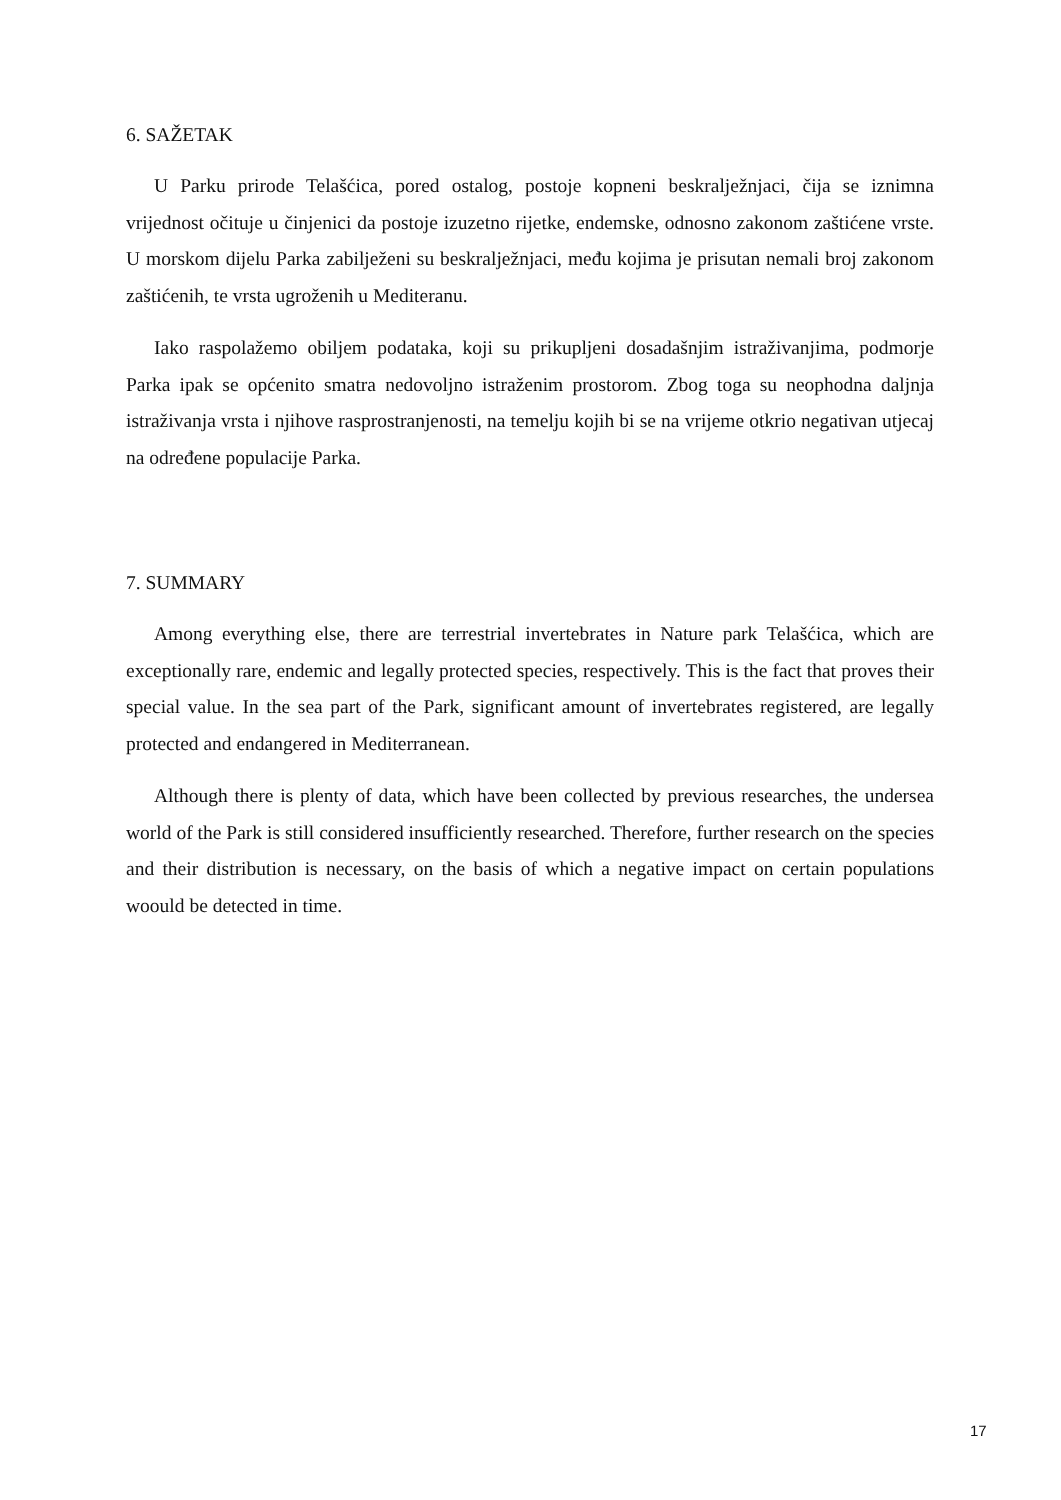6. SAŽETAK
U Parku prirode Telašćica, pored ostalog, postoje kopneni beskralježnjaci, čija se iznimna vrijednost očituje u činjenici da postoje izuzetno rijetke, endemske, odnosno zakonom zaštićene vrste. U morskom dijelu Parka zabilježeni su beskralježnjaci, među kojima je prisutan nemali broj zakonom zaštićenih, te vrsta ugroženih u Mediteranu.
Iako raspolažemo obiljem podataka, koji su prikupljeni dosadašnjim istraživanjima, podmorje Parka ipak se općenito smatra nedovoljno istraženim prostorom. Zbog toga su neophodna daljnja istraživanja vrsta i njihove rasprostranjenosti, na temelju kojih bi se na vrijeme otkrio negativan utjecaj na određene populacije Parka.
7. SUMMARY
Among everything else, there are terrestrial invertebrates in Nature park Telašćica, which are exceptionally rare, endemic and legally protected species, respectively. This is the fact that proves their special value. In the sea part of the Park, significant amount of invertebrates registered, are legally protected and endangered in Mediterranean.
Although there is plenty of data, which have been collected by previous researches, the undersea world of the Park is still considered insufficiently researched. Therefore, further research on the species and their distribution is necessary, on the basis of which a negative impact on certain populations woould be detected in time.
17